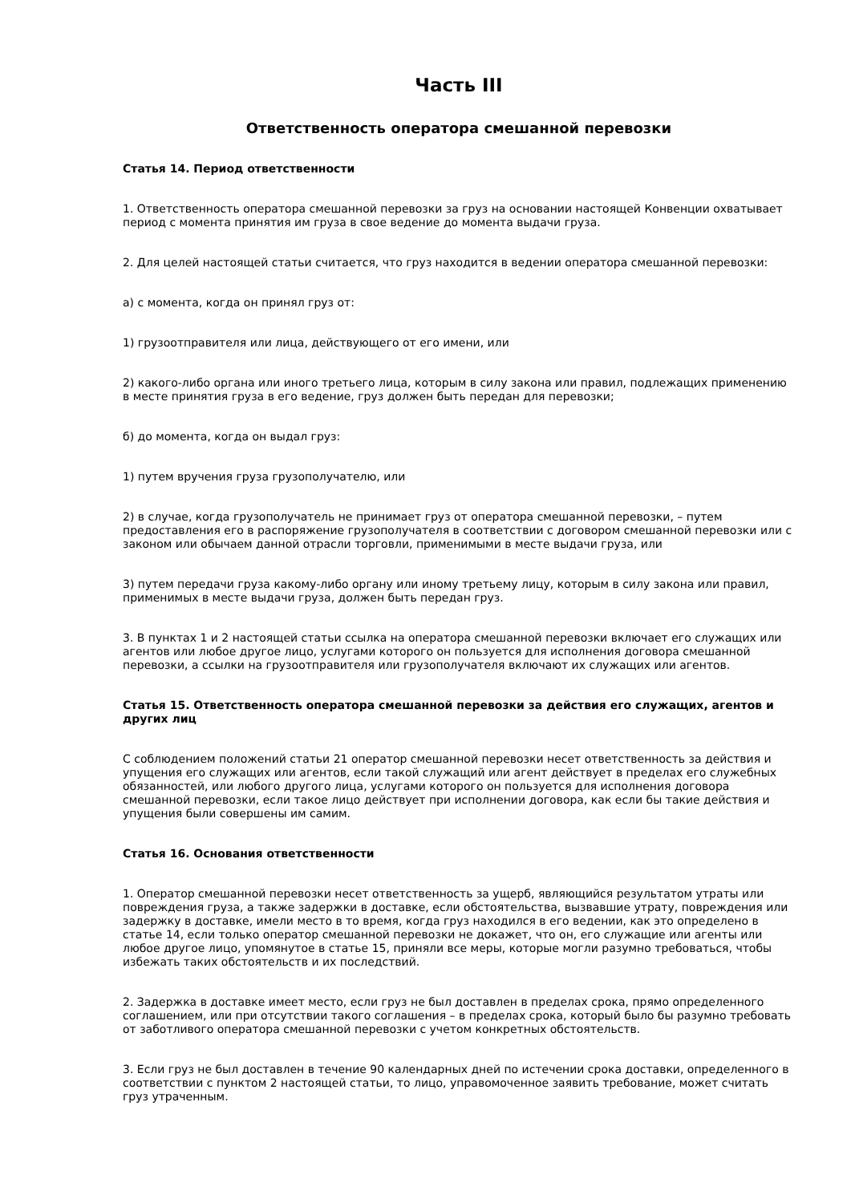Часть III
Ответственность оператора смешанной перевозки
Статья 14. Период ответственности
1. Ответственность оператора смешанной перевозки за груз на основании настоящей Конвенции охватывает период с момента принятия им груза в свое ведение до момента выдачи груза.
2. Для целей настоящей статьи считается, что груз находится в ведении оператора смешанной перевозки:
а) с момента, когда он принял груз от:
1) грузоотправителя или лица, действующего от его имени, или
2) какого-либо органа или иного третьего лица, которым в силу закона или правил, подлежащих применению в месте принятия груза в его ведение, груз должен быть передан для перевозки;
б) до момента, когда он выдал груз:
1) путем вручения груза грузополучателю, или
2) в случае, когда грузополучатель не принимает груз от оператора смешанной перевозки, – путем предоставления его в распоряжение грузополучателя в соответствии с договором смешанной перевозки или с законом или обычаем данной отрасли торговли, применимыми в месте выдачи груза, или
3) путем передачи груза какому-либо органу или иному третьему лицу, которым в силу закона или правил, применимых в месте выдачи груза, должен быть передан груз.
3. В пунктах 1 и 2 настоящей статьи ссылка на оператора смешанной перевозки включает его служащих или агентов или любое другое лицо, услугами которого он пользуется для исполнения договора смешанной перевозки, а ссылки на грузоотправителя или грузополучателя включают их служащих или агентов.
Статья 15. Ответственность оператора смешанной перевозки за действия его служащих, агентов и других лиц
С соблюдением положений статьи 21 оператор смешанной перевозки несет ответственность за действия и упущения его служащих или агентов, если такой служащий или агент действует в пределах его служебных обязанностей, или любого другого лица, услугами которого он пользуется для исполнения договора смешанной перевозки, если такое лицо действует при исполнении договора, как если бы такие действия и упущения были совершены им самим.
Статья 16. Основания ответственности
1. Оператор смешанной перевозки несет ответственность за ущерб, являющийся результатом утраты или повреждения груза, а также задержки в доставке, если обстоятельства, вызвавшие утрату, повреждения или задержку в доставке, имели место в то время, когда груз находился в его ведении, как это определено в статье 14, если только оператор смешанной перевозки не докажет, что он, его служащие или агенты или любое другое лицо, упомянутое в статье 15, приняли все меры, которые могли разумно требоваться, чтобы избежать таких обстоятельств и их последствий.
2. Задержка в доставке имеет место, если груз не был доставлен в пределах срока, прямо определенного соглашением, или при отсутствии такого соглашения – в пределах срока, который было бы разумно требовать от заботливого оператора смешанной перевозки с учетом конкретных обстоятельств.
3. Если груз не был доставлен в течение 90 календарных дней по истечении срока доставки, определенного в соответствии с пунктом 2 настоящей статьи, то лицо, управомоченное заявить требование, может считать груз утраченным.